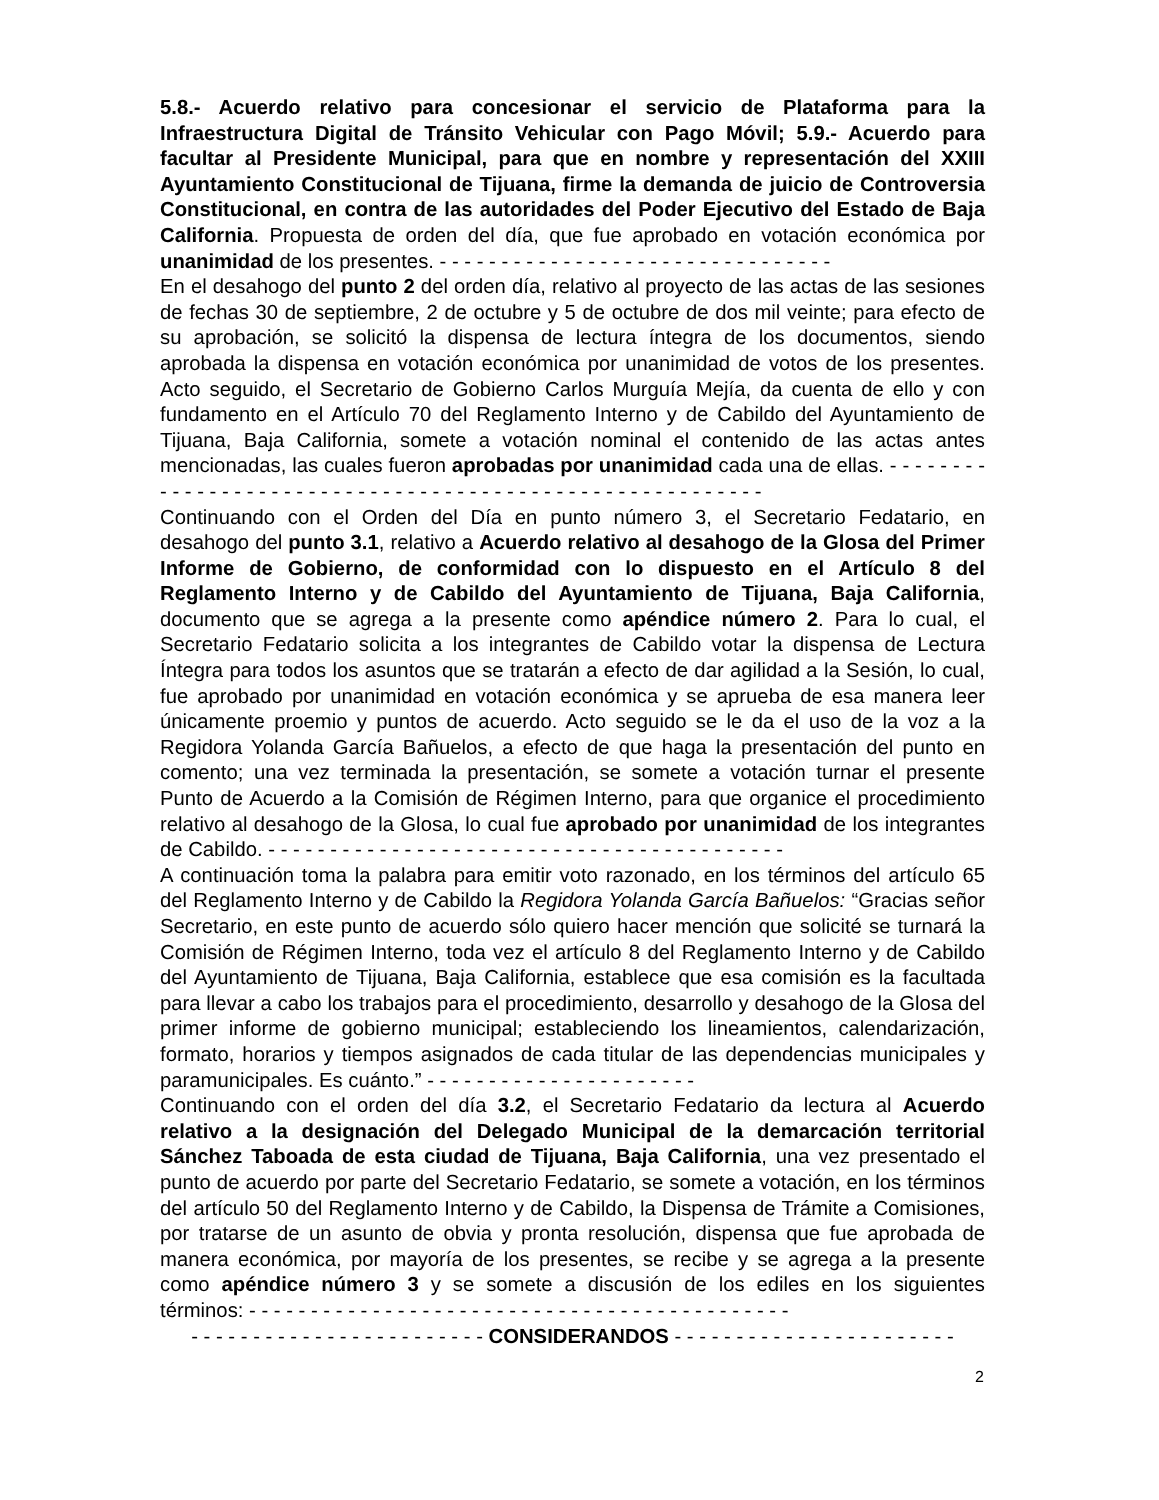5.8.- Acuerdo relativo para concesionar el servicio de Plataforma para la Infraestructura Digital de Tránsito Vehicular con Pago Móvil; 5.9.- Acuerdo para facultar al Presidente Municipal, para que en nombre y representación del XXIII Ayuntamiento Constitucional de Tijuana, firme la demanda de juicio de Controversia Constitucional, en contra de las autoridades del Poder Ejecutivo del Estado de Baja California. Propuesta de orden del día, que fue aprobado en votación económica por unanimidad de los presentes. - - - - - - - - - - - - - - - - - - - - - - - - - - - - - - - -
En el desahogo del punto 2 del orden día, relativo al proyecto de las actas de las sesiones de fechas 30 de septiembre, 2 de octubre y 5 de octubre de dos mil veinte; para efecto de su aprobación, se solicitó la dispensa de lectura íntegra de los documentos, siendo aprobada la dispensa en votación económica por unanimidad de votos de los presentes. Acto seguido, el Secretario de Gobierno Carlos Murguía Mejía, da cuenta de ello y con fundamento en el Artículo 70 del Reglamento Interno y de Cabildo del Ayuntamiento de Tijuana, Baja California, somete a votación nominal el contenido de las actas antes mencionadas, las cuales fueron aprobadas por unanimidad cada una de ellas. - - - - - - - - - - - - - - - - - - - - - - - - - - - - - - - - - - - - - - - - - - - - - - - - - - - - - - - - -
Continuando con el Orden del Día en punto número 3, el Secretario Fedatario, en desahogo del punto 3.1, relativo a Acuerdo relativo al desahogo de la Glosa del Primer Informe de Gobierno, de conformidad con lo dispuesto en el Artículo 8 del Reglamento Interno y de Cabildo del Ayuntamiento de Tijuana, Baja California, documento que se agrega a la presente como apéndice número 2. Para lo cual, el Secretario Fedatario solicita a los integrantes de Cabildo votar la dispensa de Lectura Íntegra para todos los asuntos que se tratarán a efecto de dar agilidad a la Sesión, lo cual, fue aprobado por unanimidad en votación económica y se aprueba de esa manera leer únicamente proemio y puntos de acuerdo. Acto seguido se le da el uso de la voz a la Regidora Yolanda García Bañuelos, a efecto de que haga la presentación del punto en comento; una vez terminada la presentación, se somete a votación turnar el presente Punto de Acuerdo a la Comisión de Régimen Interno, para que organice el procedimiento relativo al desahogo de la Glosa, lo cual fue aprobado por unanimidad de los integrantes de Cabildo. - - - - - - - - - - - - - - - - - - - - - - - - - - - - - - - - - - - - - - - - - -
A continuación toma la palabra para emitir voto razonado, en los términos del artículo 65 del Reglamento Interno y de Cabildo la Regidora Yolanda García Bañuelos: “Gracias señor Secretario, en este punto de acuerdo sólo quiero hacer mención que solicité se turnará la Comisión de Régimen Interno, toda vez el artículo 8 del Reglamento Interno y de Cabildo del Ayuntamiento de Tijuana, Baja California, establece que esa comisión es la facultada para llevar a cabo los trabajos para el procedimiento, desarrollo y desahogo de la Glosa del primer informe de gobierno municipal; estableciendo los lineamientos, calendarización, formato, horarios y tiempos asignados de cada titular de las dependencias municipales y paramunicipales. Es cuánto.” - - - - - - - - - - - - - - - - - - - - - -
Continuando con el orden del día 3.2, el Secretario Fedatario da lectura al Acuerdo relativo a la designación del Delegado Municipal de la demarcación territorial Sánchez Taboada de esta ciudad de Tijuana, Baja California, una vez presentado el punto de acuerdo por parte del Secretario Fedatario, se somete a votación, en los términos del artículo 50 del Reglamento Interno y de Cabildo, la Dispensa de Trámite a Comisiones, por tratarse de un asunto de obvia y pronta resolución, dispensa que fue aprobada de manera económica, por mayoría de los presentes, se recibe y se agrega a la presente como apéndice número 3 y se somete a discusión de los ediles en los siguientes términos: - - - - - - - - - - - - - - - - - - - - - - - - - - - - - - - - - - - - - - - - - - - -
- - - - - - - - - - - - - - - - - - - - - - - - CONSIDERANDOS - - - - - - - - - - - - - - - - - - - - - - -
2